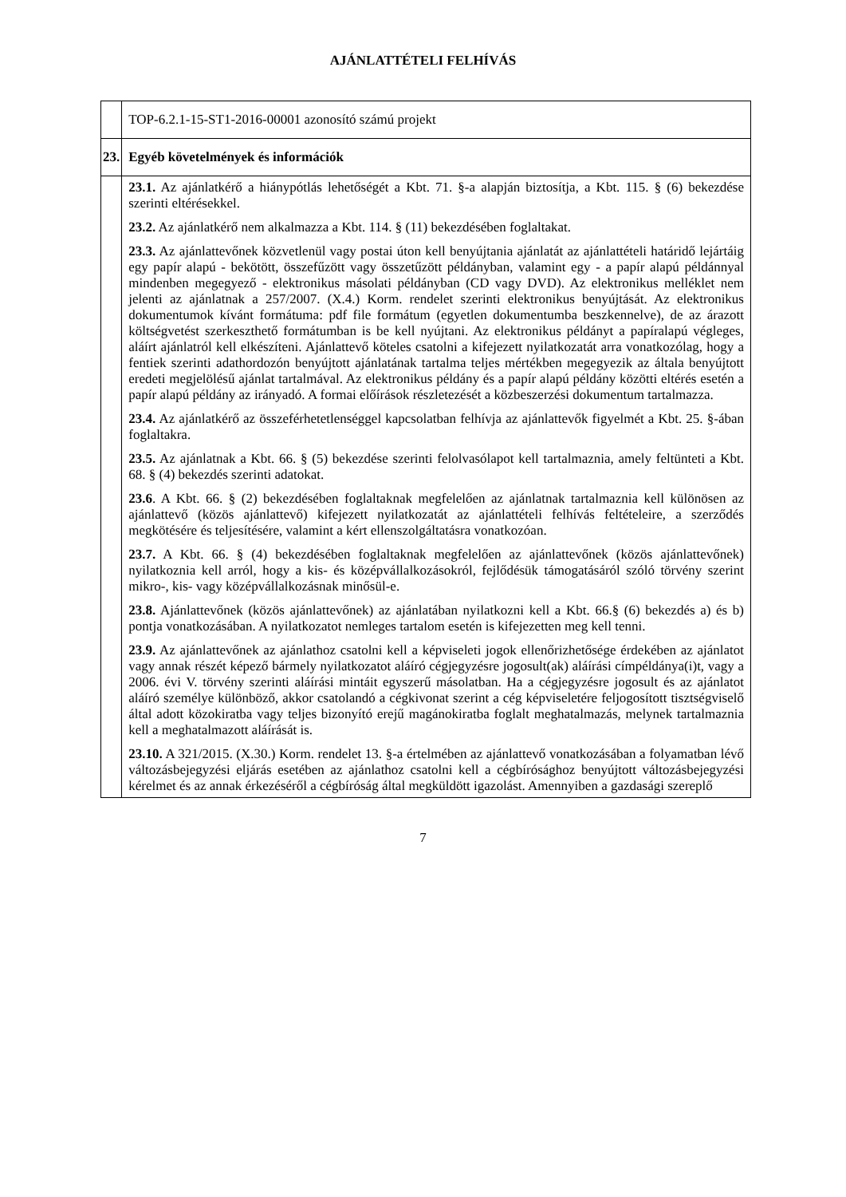AJÁNLATTÉTELI FELHÍVÁS
| | TOP-6.2.1-15-ST1-2016-00001 azonosító számú projekt |
| 23. | Egyéb követelmények és információk |
| | 23.1. Az ajánlatkérő a hiánypótlás lehetőségét a Kbt. 71. §-a alapján biztosítja, a Kbt. 115. § (6) bekezdése szerinti eltérésekkel. 23.2. Az ajánlatkérő nem alkalmazza a Kbt. 114. § (11) bekezdésében foglaltakat. 23.3. Az ajánlattevőnek közvetlenül vagy postai úton kell benyújtania ajánlatát az ajánlattételi határidő lejártáig egy papír alapú - bekötött, összefűzött vagy összetűzött példányban, valamint egy - a papír alapú példánnyal mindenben megegyező - elektronikus másolati példányban (CD vagy DVD). Az elektronikus melléklet nem jelenti az ajánlatnak a 257/2007. (X.4.) Korm. rendelet szerinti elektronikus benyújtását. Az elektronikus dokumentumok kívánt formátuma: pdf file formátum (egyetlen dokumentumba beszkennelve), de az árazott költségvetést szerkeszthető formátumban is be kell nyújtani. Az elektronikus példányt a papíralapú végleges, aláírt ajánlatról kell elkészíteni. Ajánlattevő köteles csatolni a kifejezett nyilatkozatát arra vonatkozólag, hogy a fentiek szerinti adathordozón benyújtott ajánlatának tartalma teljes mértékben megegyezik az általa benyújtott eredeti megjelölésű ajánlat tartalmával. Az elektronikus példány és a papír alapú példány közötti eltérés esetén a papír alapú példány az irányadó. A formai előírások részletezését a közbeszerzési dokumentum tartalmazza. 23.4. Az ajánlatkérő az összeférhetetlenséggel kapcsolatban felhívja az ajánlattevők figyelmét a Kbt. 25. §-ában foglaltakra. 23.5. Az ajánlatnak a Kbt. 66. § (5) bekezdése szerinti felolvasólapot kell tartalmaznia, amely feltünteti a Kbt. 68. § (4) bekezdés szerinti adatokat. 23.6 . A Kbt. 66. § (2) bekezdésében foglaltaknak megfelelően az ajánlatnak tartalmaznia kell különösen az ajánlattevő (közös ajánlattevő) kifejezett nyilatkozatát az ajánlattételi felhívás feltételeire, a szerződés megkötésére és teljesítésére, valamint a kért ellenszolgáltatásra vonatkozóan. 23.7. A Kbt. 66. § (4) bekezdésében foglaltaknak megfelelően az ajánlattevőnek (közös ajánlattevőnek) nyilatkoznia kell arról, hogy a kis- és középvállalkozásokról, fejlődésük támogatásáról szóló törvény szerint mikro-, kis- vagy középvállalkozásnak minősül-e. 23.8. Ajánlattevőnek (közös ajánlattevőnek) az ajánlatában nyilatkozni kell a Kbt. 66.§ (6) bekezdés a) és b) pontja vonatkozásában. A nyilatkozatot nemleges tartalom esetén is kifejezetten meg kell tenni. 23.9. Az ajánlattevőnek az ajánlathoz csatolni kell a képviseleti jogok ellenőrizhetősége érdekében az ajánlatot vagy annak részét képező bármely nyilatkozatot aláíró cégjegyzésre jogosult(ak) aláírási címpéldánya(i)t, vagy a 2006. évi V. törvény szerinti aláírási mintáit egyszerű másolatban. Ha a cégjegyzésre jogosult és az ajánlatot aláíró személye különböző, akkor csatolandó a cégkivonat szerint a cég képviseletére feljogosított tisztségviselő által adott közokiratba vagy teljes bizonyító erejű magánokiratba foglalt meghatalmazás, melynek tartalmaznia kell a meghatalmazott aláírását is. 23.10. A 321/2015. (X.30.) Korm. rendelet 13. §-a értelmében az ajánlattevő vonatkozásában a folyamatban lévő változásbejegyzési eljárás esetében az ajánlathoz csatolni kell a cégbírósághoz benyújtott változásbejegyzési kérelmet és az annak érkezéséről a cégbíróság által megküldött igazolást. Amennyiben a gazdasági szereplő |
7